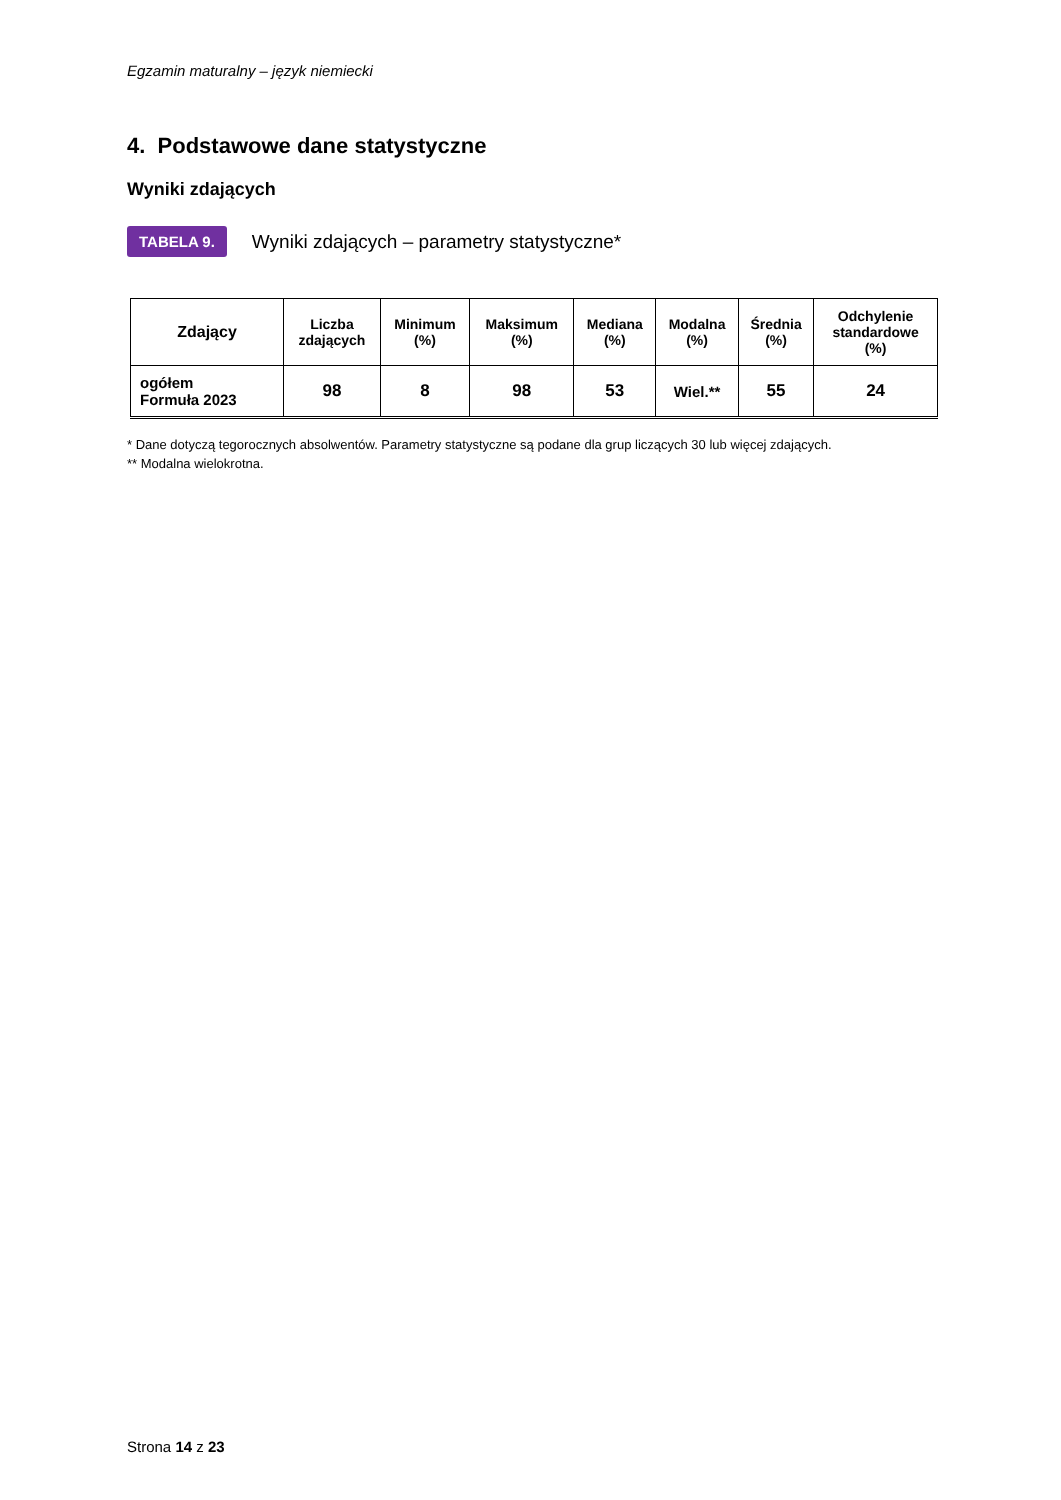Egzamin maturalny – język niemiecki
4. Podstawowe dane statystyczne
Wyniki zdających
TABELA 9. Wyniki zdających – parametry statystyczne*
| Zdający | Liczba zdających | Minimum (%) | Maksimum (%) | Mediana (%) | Modalna (%) | Średnia (%) | Odchylenie standardowe (%) |
| --- | --- | --- | --- | --- | --- | --- | --- |
| ogółem Formuła 2023 | 98 | 8 | 98 | 53 | Wiel.** | 55 | 24 |
* Dane dotyczą tegorocznych absolwentów. Parametry statystyczne są podane dla grup liczących 30 lub więcej zdających.
** Modalna wielokrotna.
Strona 14 z 23